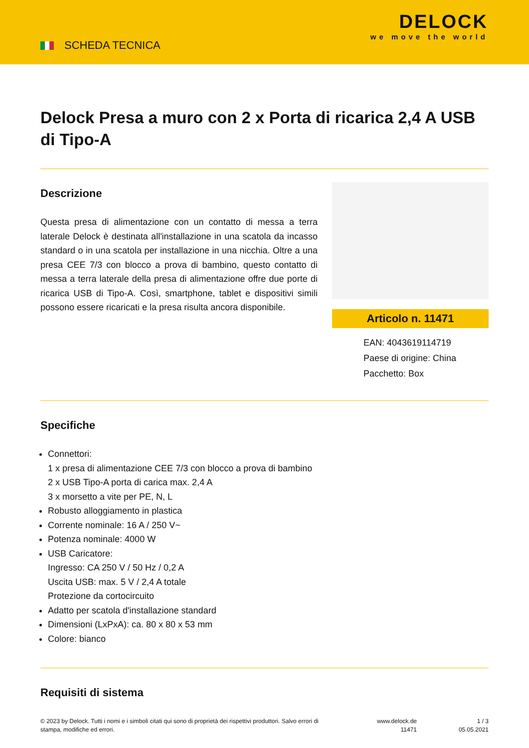SCHEDA TECNICA
DELOCK
we move the world
Delock Presa a muro con 2 x Porta di ricarica 2,4 A USB di Tipo-A
Descrizione
Questa presa di alimentazione con un contatto di messa a terra laterale Delock è destinata all'installazione in una scatola da incasso standard o in una scatola per installazione in una nicchia. Oltre a una presa CEE 7/3 con blocco a prova di bambino, questo contatto di messa a terra laterale della presa di alimentazione offre due porte di ricarica USB di Tipo-A. Così, smartphone, tablet e dispositivi simili possono essere ricaricati e la presa risulta ancora disponibile.
Articolo n. 11471
EAN: 4043619114719
Paese di origine: China
Pacchetto: Box
Specifiche
Connettori:
1 x presa di alimentazione CEE 7/3 con blocco a prova di bambino
2 x USB Tipo-A porta di carica max. 2,4 A
3 x morsetto a vite per PE, N, L
Robusto alloggiamento in plastica
Corrente nominale: 16 A / 250 V~
Potenza nominale: 4000 W
USB Caricatore:
Ingresso: CA 250 V / 50 Hz / 0,2 A
Uscita USB: max. 5 V / 2,4 A totale
Protezione da cortocircuito
Adatto per scatola d'installazione standard
Dimensioni (LxPxA): ca. 80 x 80 x 53 mm
Colore: bianco
Requisiti di sistema
© 2023 by Delock. Tutti i nomi e i simboli citati qui sono di proprietà dei rispettivi produttori. Salvo errori di stampa, modifiche ed errori.
www.delock.de
11471
1 / 3
05.05.2021